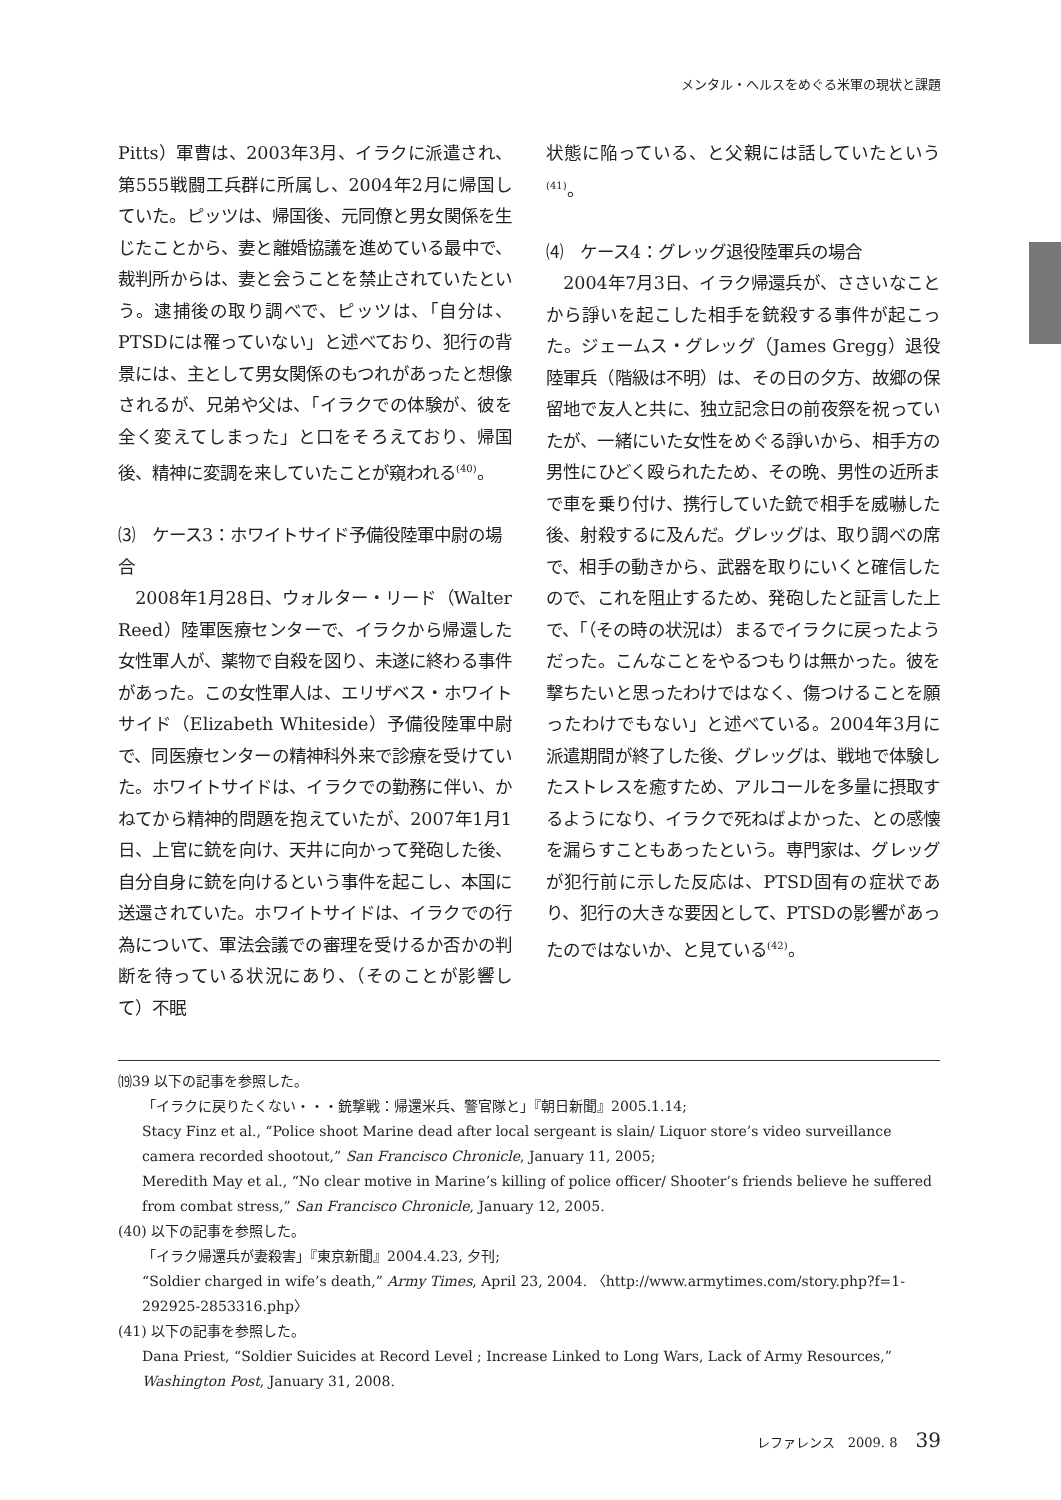メンタル・ヘルスをめぐる米軍の現状と課題
Pitts）軍曹は、2003年3月、イラクに派遣され、第555戦闘工兵群に所属し、2004年2月に帰国していた。ピッツは、帰国後、元同僚と男女関係を生じたことから、妻と離婚協議を進めている最中で、裁判所からは、妻と会うことを禁止されていたという。逮捕後の取り調べで、ピッツは、「自分は、PTSDには罹っていない」と述べており、犯行の背景には、主として男女関係のもつれがあったと想像されるが、兄弟や父は、「イラクでの体験が、彼を全く変えてしまった」と口をそろえており、帰国後、精神に変調を来していたことが窺われる<sup>(40)</sup>。
⑶　ケース3：ホワイトサイド予備役陸軍中尉の場合
　2008年1月28日、ウォルター・リード（Walter Reed）陸軍医療センターで、イラクから帰還した女性軍人が、薬物で自殺を図り、未遂に終わる事件があった。この女性軍人は、エリザベス・ホワイトサイド（Elizabeth Whiteside）予備役陸軍中尉で、同医療センターの精神科外来で診療を受けていた。ホワイトサイドは、イラクでの勤務に伴い、かねてから精神的問題を抱えていたが、2007年1月1日、上官に銃を向け、天井に向かって発砲した後、自分自身に銃を向けるという事件を起こし、本国に送還されていた。ホワイトサイドは、イラクでの行為について、軍法会議での審理を受けるか否かの判断を待っている状況にあり、（そのことが影響して）不眠
状態に陥っている、と父親には話していたという<sup>(41)</sup>。
⑷　ケース4：グレッグ退役陸軍兵の場合
　2004年7月3日、イラク帰還兵が、ささいなことから諍いを起こした相手を銃殺する事件が起こった。ジェームス・グレッグ（James Gregg）退役陸軍兵（階級は不明）は、その日の夕方、故郷の保留地で友人と共に、独立記念日の前夜祭を祝っていたが、一緒にいた女性をめぐる諍いから、相手方の男性にひどく殴られたため、その晩、男性の近所まで車を乗り付け、携行していた銃で相手を威嚇した後、射殺するに及んだ。グレッグは、取り調べの席で、相手の動きから、武器を取りにいくと確信したので、これを阻止するため、発砲したと証言した上で、「（その時の状況は）まるでイラクに戻ったようだった。こんなことをやるつもりは無かった。彼を撃ちたいと思ったわけではなく、傷つけることを願ったわけでもない」と述べている。2004年3月に派遣期間が終了した後、グレッグは、戦地で体験したストレスを癒すため、アルコールを多量に摂取するようになり、イラクで死ねばよかった、との感懐を漏らすこともあったという。専門家は、グレッグが犯行前に示した反応は、PTSD固有の症状であり、犯行の大きな要因として、PTSDの影響があったのではないか、と見ている<sup>(42)</sup>。
⒆39 以下の記事を参照した。
「イラクに戻りたくない・・・銃撃戦：帰還米兵、警官隊と」『朝日新聞』2005.1.14;
Stacy Finz et al., “Police shoot Marine dead after local sergeant is slain/ Liquor store’s video surveillance camera recorded shootout,” San Francisco Chronicle, January 11, 2005;
Meredith May et al., “No clear motive in Marine’s killing of police officer/ Shooter’s friends believe he suffered from combat stress,” San Francisco Chronicle, January 12, 2005.
(40) 以下の記事を参照した。
「イラク帰還兵が妻殺害」『東京新聞』2004.4.23, 夕刊;
“Soldier charged in wife’s death,” Army Times, April 23, 2004. 〈http://www.armytimes.com/story.php?f=1-292925-2853316.php〉
(41) 以下の記事を参照した。
Dana Priest, “Soldier Suicides at Record Level ; Increase Linked to Long Wars, Lack of Army Resources,” Washington Post, January 31, 2008.
レファレンス　2009. 8 39